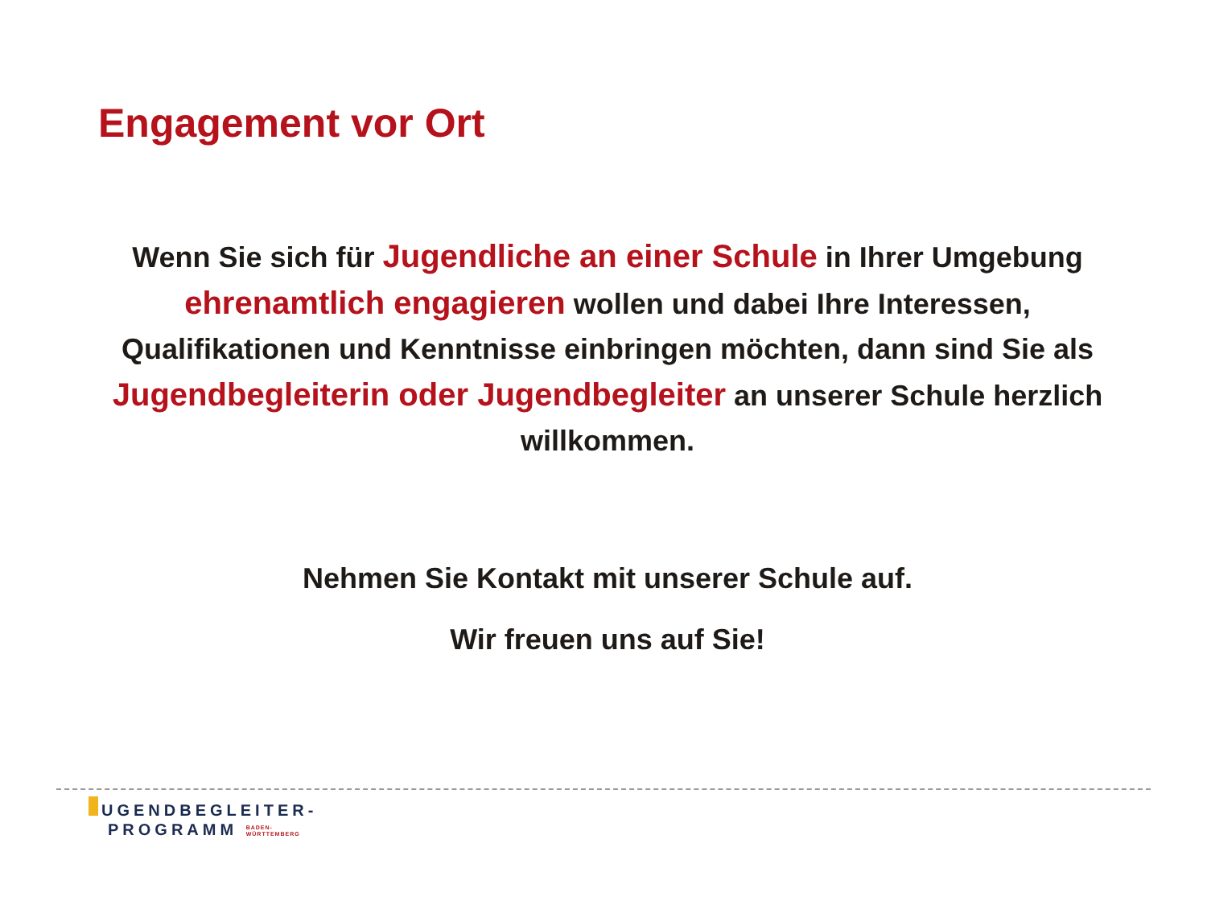Engagement vor Ort
Wenn Sie sich für Jugendliche an einer Schule in Ihrer Umgebung ehrenamtlich engagieren wollen und dabei Ihre Interessen, Qualifikationen und Kenntnisse einbringen möchten, dann sind Sie als Jugendbegleiterin oder Jugendbegleiter an unserer Schule herzlich willkommen.
Nehmen Sie Kontakt mit unserer Schule auf.
Wir freuen uns auf Sie!
UGENDBEGLEITER-
PROGRAMM BADEN-
WÜRTTEMBERG